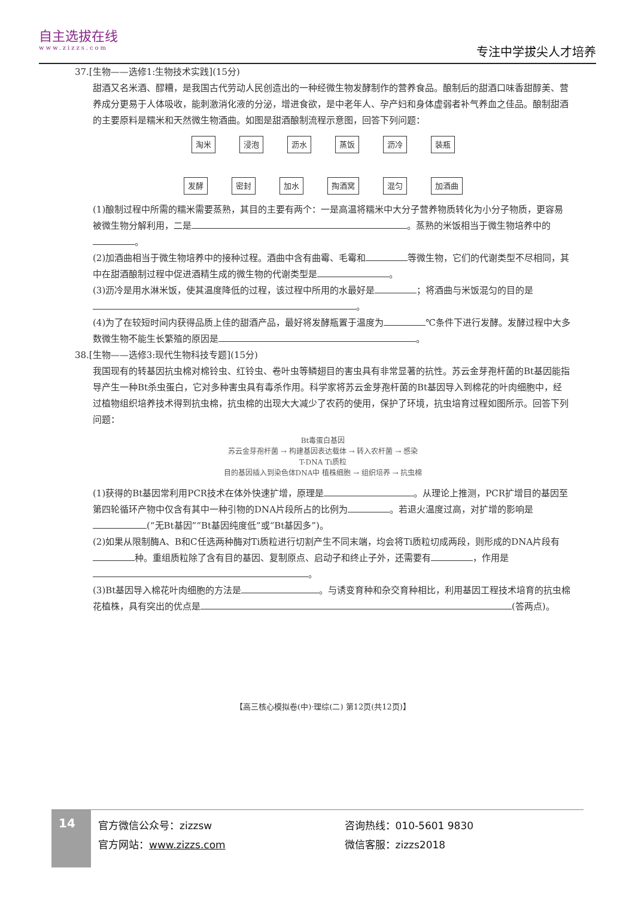自主选拔在线
www.zizzs.com
专注中学拔尖人才培养
37.[生物——选修1:生物技术实践](15分)
甜酒又名米酒、醪糟，是我国古代劳动人民创造出的一种经微生物发酵制作的营养食品。酿制后的甜酒口味香甜醇美、营养成分更易于人体吸收，能刺激消化液的分泌，增进食欲，是中老年人、孕产妇和身体虚弱者补气养血之佳品。酿制甜酒的主要原料是糯米和天然微生物酒曲。如图是甜酒酿制流程示意图，回答下列问题：
淘米 浸泡 沥水 蒸饭 沥冷 装瓶
发酵 密封 加水 掏酒窝 混匀 加酒曲
(1)酿制过程中所需的糯米需要蒸熟，其目的主要有两个：一是高温将糯米中大分子营养物质转化为小分子物质，更容易被微生物分解利用，二是 。蒸熟的米饭相当于微生物培养中的 。
(2)加酒曲相当于微生物培养中的接种过程。酒曲中含有曲霉、毛霉和 等微生物，它们的代谢类型不尽相同，其中在甜酒酿制过程中促进酒精生成的微生物的代谢类型是 。
(3)沥冷是用水淋米饭，使其温度降低的过程，该过程中所用的水最好是 ；将酒曲与米饭混匀的目的是 。
(4)为了在较短时间内获得品质上佳的甜酒产品，最好将发酵瓶置于温度为 ℃条件下进行发酵。发酵过程中大多数微生物不能生长繁殖的原因是 。
38.[生物——选修3:现代生物科技专题](15分)
我国现有的转基因抗虫棉对棉铃虫、红铃虫、卷叶虫等鳞翅目的害虫具有非常显著的抗性。苏云金芽孢杆菌的Bt基因能指导产生一种Bt杀虫蛋白，它对多种害虫具有毒杀作用。科学家将苏云金芽孢杆菌的Bt基因导入到棉花的叶肉细胞中，经过植物组织培养技术得到抗虫棉，抗虫棉的出现大大减少了农药的使用，保护了环境，抗虫培育过程如图所示。回答下列问题：
Bt毒蛋白基因
苏云金芽孢杆菌 → 构建基因表达载体 → 转入农杆菌 → 感染
T-DNA Ti质粒
目的基因插入到染色体DNA中 植株细胞 → 组织培养 → 抗虫棉
(1)获得的Bt基因常利用PCR技术在体外快速扩增，原理是 。从理论上推测，PCR扩增目的基因至第四轮循环产物中仅含有其中一种引物的DNA片段所占的比例为 。若退火温度过高，对扩增的影响是 (“无Bt基因”“Bt基因纯度低”或“Bt基因多”)。
(2)如果从限制酶A、B和C任选两种酶对Ti质粒进行切割产生不同末端，均会将Ti质粒切成两段，则形成的DNA片段有 种。重组质粒除了含有目的基因、复制原点、启动子和终止子外，还需要有 ，作用是 。
(3)Bt基因导入棉花叶肉细胞的方法是 。与诱变育种和杂交育种相比，利用基因工程技术培育的抗虫棉花植株，具有突出的优点是 (答两点)。
【高三核心模拟卷(中)·理综(二) 第12页(共12页)】
14
官方微信公众号：zizzsw
官方网站：www.zizzs.com
咨询热线：010-5601 9830
微信客服：zizzs2018